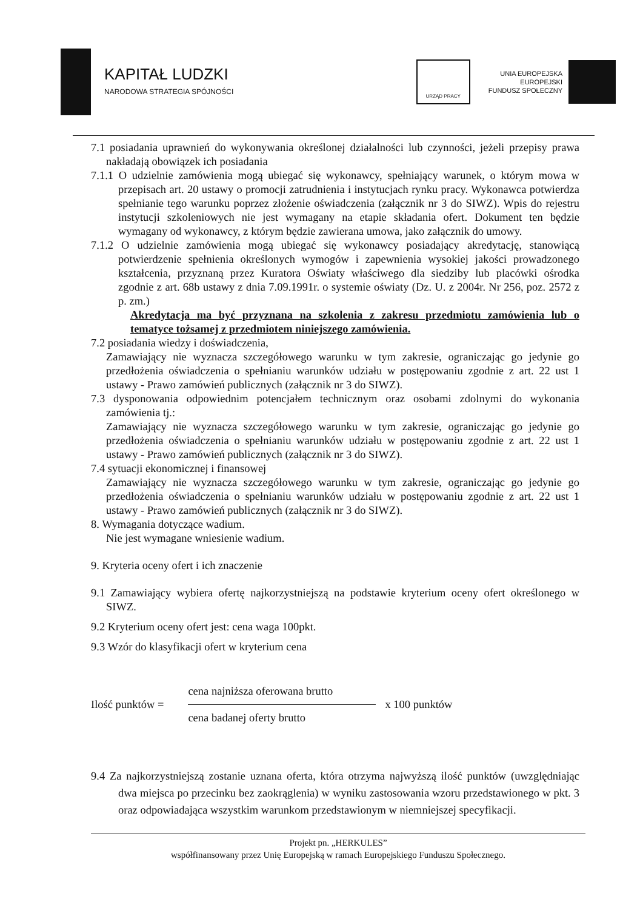KAPITAŁ LUDZKI
NARODOWA STRATEGIA SPÓJNOŚCI
URZĄD PRACY
UNIA EUROPEJSKA
EUROPEJSKI
FUNDUSZ SPOŁECZNY
7.1 posiadania uprawnień do wykonywania określonej działalności lub czynności, jeżeli przepisy prawa nakładają obowiązek ich posiadania
7.1.1 O udzielnie zamówienia mogą ubiegać się wykonawcy, spełniający warunek, o którym mowa w przepisach art. 20 ustawy o promocji zatrudnienia i instytucjach rynku pracy. Wykonawca potwierdza spełnianie tego warunku poprzez złożenie oświadczenia (załącznik nr 3 do SIWZ). Wpis do rejestru instytucji szkoleniowych nie jest wymagany na etapie składania ofert. Dokument ten będzie wymagany od wykonawcy, z którym będzie zawierana umowa, jako załącznik do umowy.
7.1.2 O udzielnie zamówienia mogą ubiegać się wykonawcy posiadający akredytację, stanowiącą potwierdzenie spełnienia określonych wymogów i zapewnienia wysokiej jakości prowadzonego kształcenia, przyznaną przez Kuratora Oświaty właściwego dla siedziby lub placówki ośrodka zgodnie z art. 68b ustawy z dnia 7.09.1991r. o systemie oświaty (Dz. U. z 2004r. Nr 256, poz. 2572 z p. zm.)
Akredytacja ma być przyznana na szkolenia z zakresu przedmiotu zamówienia lub o tematyce tożsamej z przedmiotem niniejszego zamówienia.
7.2 posiadania wiedzy i doświadczenia,
Zamawiający nie wyznacza szczegółowego warunku w tym zakresie, ograniczając go jedynie go przedłożenia oświadczenia o spełnianiu warunków udziału w postępowaniu zgodnie z art. 22 ust 1 ustawy - Prawo zamówień publicznych (załącznik nr 3 do SIWZ).
7.3 dysponowania odpowiednim potencjałem technicznym oraz osobami zdolnymi do wykonania zamówienia tj.:
Zamawiający nie wyznacza szczegółowego warunku w tym zakresie, ograniczając go jedynie go przedłożenia oświadczenia o spełnianiu warunków udziału w postępowaniu zgodnie z art. 22 ust 1 ustawy - Prawo zamówień publicznych (załącznik nr 3 do SIWZ).
7.4 sytuacji ekonomicznej i finansowej
Zamawiający nie wyznacza szczegółowego warunku w tym zakresie, ograniczając go jedynie go przedłożenia oświadczenia o spełnianiu warunków udziału w postępowaniu zgodnie z art. 22 ust 1 ustawy - Prawo zamówień publicznych (załącznik nr 3 do SIWZ).
8. Wymagania dotyczące wadium.
Nie jest wymagane wniesienie wadium.
9. Kryteria oceny ofert i ich znaczenie
9.1 Zamawiający wybiera ofertę najkorzystniejszą na podstawie kryterium oceny ofert określonego w SIWZ.
9.2 Kryterium oceny ofert jest: cena waga 100pkt.
9.3 Wzór do klasyfikacji ofert w kryterium cena
Ilość punktów =
cena najniższa oferowana brutto
cena badanej oferty brutto
x 100 punktów
9.4 Za najkorzystniejszą zostanie uznana oferta, która otrzyma najwyższą ilość punktów (uwzględniając dwa miejsca po przecinku bez zaokrąglenia) w wyniku zastosowania wzoru przedstawionego w pkt. 3 oraz odpowiadająca wszystkim warunkom przedstawionym w niemniejszej specyfikacji.
Projekt pn. „HERKULES”
współfinansowany przez Unię Europejską w ramach Europejskiego Funduszu Społecznego.